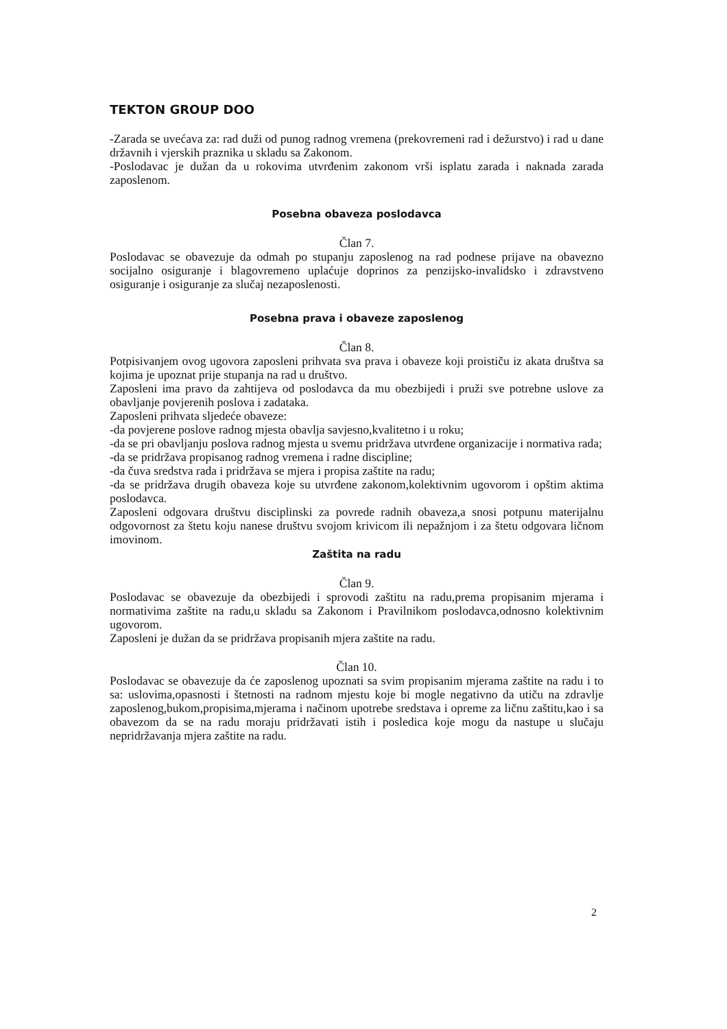TEKTON GROUP DOO
-Zarada se uvećava za: rad duži od punog radnog vremena (prekovremeni rad i dežurstvo) i rad u dane državnih i vjerskih praznika u skladu sa Zakonom.
-Poslodavac je dužan da u rokovima utvrđenim zakonom vrši isplatu zarada i naknada zarada zaposlenom.
Posebna obaveza poslodavca
Član 7.
Poslodavac se obavezuje da odmah po stupanju zaposlenog na rad podnese prijave na obavezno socijalno osiguranje i blagovremeno uplaćuje doprinos za penzijsko-invalidsko i zdravstveno osiguranje i osiguranje za slučaj nezaposlenosti.
Posebna prava i obaveze zaposlenog
Član 8.
Potpisivanjem ovog ugovora zaposleni prihvata sva prava i obaveze koji proističu iz akata društva sa kojima je upoznat prije stupanja na rad u društvo.
Zaposleni ima pravo da zahtijeva od poslodavca da mu obezbijedi i pruži sve potrebne uslove za obavljanje povjerenih poslova i zadataka.
Zaposleni prihvata sljedeće obaveze:
-da povjerene poslove radnog mjesta obavlja savjesno,kvalitetno i u roku;
-da se pri obavljanju poslova radnog mjesta u svemu pridržava utvrđene organizacije i normativa rada;
-da se pridržava propisanog radnog vremena i radne discipline;
-da čuva sredstva rada i pridržava se mjera i propisa zaštite na radu;
-da se pridržava drugih obaveza koje su utvrđene zakonom,kolektivnim ugovorom i opštim aktima poslodavca.
Zaposleni odgovara društvu disciplinski za povrede radnih obaveza,a snosi potpunu materijalnu odgovornost za štetu koju nanese društvu svojom krivicom ili nepažnjom i za štetu odgovara ličnom imovinom.
Zaštita na radu
Član 9.
Poslodavac se obavezuje da obezbijedi i sprovodi zaštitu na radu,prema propisanim mjerama i normativima zaštite na radu,u skladu sa Zakonom i Pravilnikom poslodavca,odnosno kolektivnim ugovorom.
Zaposleni je dužan da se pridržava propisanih mjera zaštite na radu.
Član 10.
Poslodavac se obavezuje da će zaposlenog upoznati sa svim propisanim mjerama zaštite na radu i to sa: uslovima,opasnosti i štetnosti na radnom mjestu koje bi mogle negativno da utiču na zdravlje zaposlenog,bukom,propisima,mjerama i načinom upotrebe sredstava i opreme za ličnu zaštitu,kao i sa obavezom da se na radu moraju pridržavati istih i posledica koje mogu da nastupe u slučaju nepridržavanja mjera zaštite na radu.
2